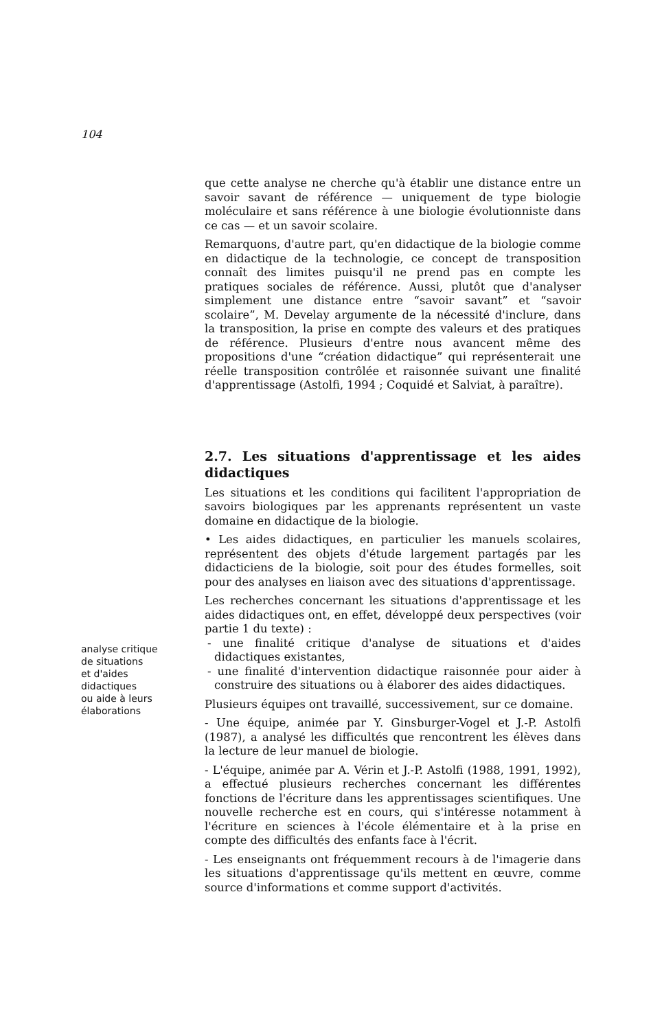104
que cette analyse ne cherche qu'à établir une distance entre un savoir savant de référence — uniquement de type biologie moléculaire et sans référence à une biologie évolutionniste dans ce cas — et un savoir scolaire.
Remarquons, d'autre part, qu'en didactique de la biologie comme en didactique de la technologie, ce concept de transposition connaît des limites puisqu'il ne prend pas en compte les pratiques sociales de référence. Aussi, plutôt que d'analyser simplement une distance entre “savoir savant” et “savoir scolaire”, M. Develay argumente de la nécessité d'inclure, dans la transposition, la prise en compte des valeurs et des pratiques de référence. Plusieurs d'entre nous avancent même des propositions d'une “création didactique” qui représenterait une réelle transposition contrôlée et raisonnée suivant une finalité d'apprentissage (Astolfi, 1994 ; Coquidé et Salviat, à paraître).
2.7. Les situations d'apprentissage et les aides didactiques
analyse critique
de situations
et d'aides
didactiques
ou aide à leurs
élaborations
Les situations et les conditions qui facilitent l'appropriation de savoirs biologiques par les apprenants représentent un vaste domaine en didactique de la biologie.
• Les aides didactiques, en particulier les manuels scolaires, représentent des objets d'étude largement partagés par les didacticiens de la biologie, soit pour des études formelles, soit pour des analyses en liaison avec des situations d'apprentissage.
Les recherches concernant les situations d'apprentissage et les aides didactiques ont, en effet, développé deux perspectives (voir partie 1 du texte) :
- une finalité critique d'analyse de situations et d'aides didactiques existantes,
- une finalité d'intervention didactique raisonnée pour aider à construire des situations ou à élaborer des aides didactiques.
Plusieurs équipes ont travaillé, successivement, sur ce domaine.
- Une équipe, animée par Y. Ginsburger-Vogel et J.-P. Astolfi (1987), a analysé les difficultés que rencontrent les élèves dans la lecture de leur manuel de biologie.
- L'équipe, animée par A. Vérin et J.-P. Astolfi (1988, 1991, 1992), a effectué plusieurs recherches concernant les différentes fonctions de l'écriture dans les apprentissages scientifiques. Une nouvelle recherche est en cours, qui s'intéresse notamment à l'écriture en sciences à l'école élémentaire et à la prise en compte des difficultés des enfants face à l'écrit.
- Les enseignants ont fréquemment recours à de l'imagerie dans les situations d'apprentissage qu'ils mettent en œuvre, comme source d'informations et comme support d'activités.